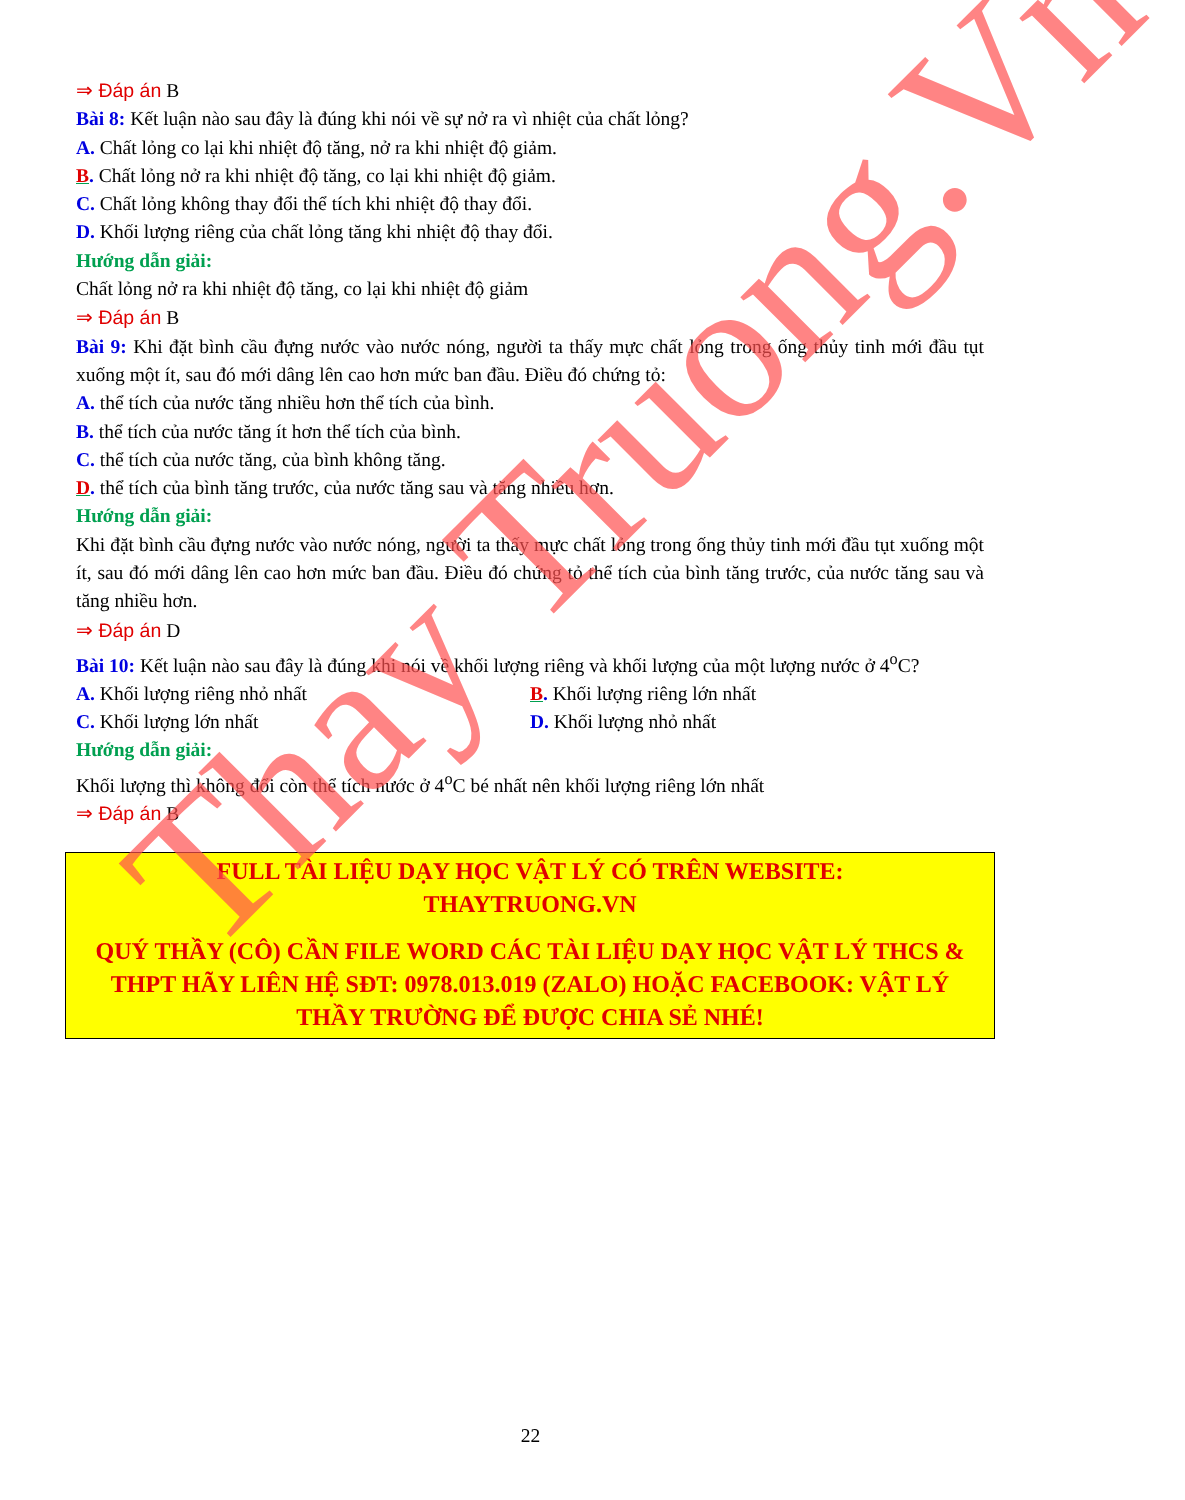⇒ Đáp án B
Bài 8: Kết luận nào sau đây là đúng khi nói về sự nở ra vì nhiệt của chất lỏng?
A. Chất lỏng co lại khi nhiệt độ tăng, nở ra khi nhiệt độ giảm.
B. Chất lỏng nở ra khi nhiệt độ tăng, co lại khi nhiệt độ giảm.
C. Chất lỏng không thay đổi thể tích khi nhiệt độ thay đổi.
D. Khối lượng riêng của chất lỏng tăng khi nhiệt độ thay đổi.
Hướng dẫn giải:
Chất lỏng nở ra khi nhiệt độ tăng, co lại khi nhiệt độ giảm
⇒ Đáp án B
Bài 9: Khi đặt bình cầu đựng nước vào nước nóng, người ta thấy mực chất lỏng trong ống thủy tinh mới đầu tụt xuống một ít, sau đó mới dâng lên cao hơn mức ban đầu. Điều đó chứng tỏ:
A. thể tích của nước tăng nhiều hơn thể tích của bình.
B. thể tích của nước tăng ít hơn thể tích của bình.
C. thể tích của nước tăng, của bình không tăng.
D. thể tích của bình tăng trước, của nước tăng sau và tăng nhiều hơn.
Hướng dẫn giải:
Khi đặt bình cầu đựng nước vào nước nóng, người ta thấy mực chất lỏng trong ống thủy tinh mới đầu tụt xuống một ít, sau đó mới dâng lên cao hơn mức ban đầu. Điều đó chứng tỏ thể tích của bình tăng trước, của nước tăng sau và tăng nhiều hơn.
⇒ Đáp án D
Bài 10: Kết luận nào sau đây là đúng khi nói về khối lượng riêng và khối lượng của một lượng nước ở 4<sup>o</sup>C?
A. Khối lượng riêng nhỏ nhất B. Khối lượng riêng lớn nhất
C. Khối lượng lớn nhất D. Khối lượng nhỏ nhất
Hướng dẫn giải:
Khối lượng thì không đổi còn thể tích nước ở 4<sup>o</sup>C bé nhất nên khối lượng riêng lớn nhất
⇒ Đáp án B
FULL TÀI LIỆU DẠY HỌC VẬT LÝ CÓ TRÊN WEBSITE:
THAYTRUONG.VN
QUÝ THẦY (CÔ) CẦN FILE WORD CÁC TÀI LIỆU DẠY HỌC VẬT LÝ THCS & THPT HÃY LIÊN HỆ SĐT: 0978.013.019 (ZALO) HOẶC FACEBOOK: VẬT LÝ THẦY TRƯỜNG ĐỂ ĐƯỢC CHIA SẺ NHÉ!
22
Thay Truong.Vn